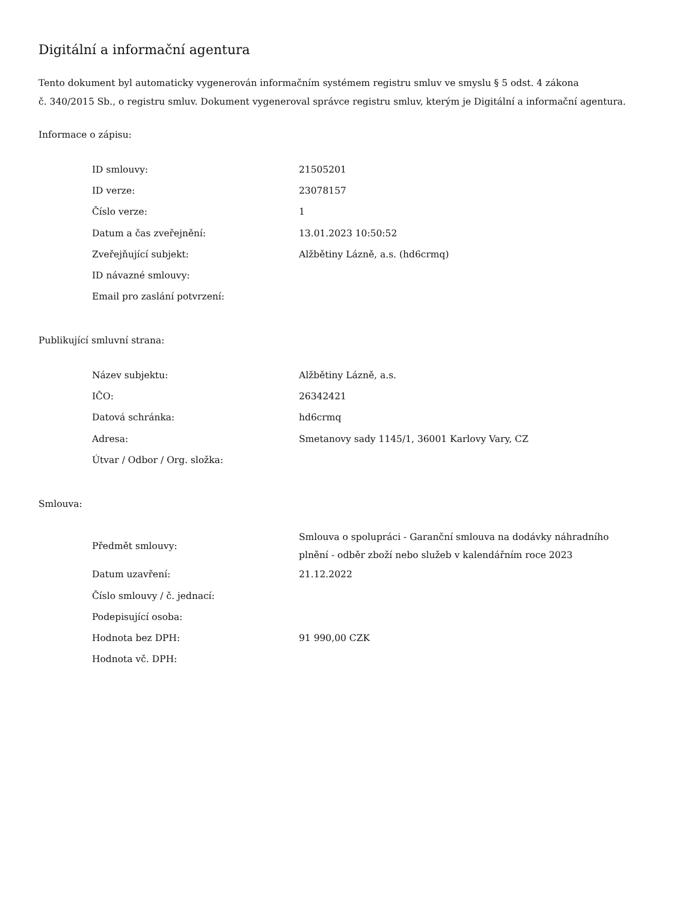Digitální a informační agentura
Tento dokument byl automaticky vygenerován informačním systémem registru smluv ve smyslu § 5 odst. 4 zákona
č. 340/2015 Sb., o registru smluv. Dokument vygeneroval správce registru smluv, kterým je Digitální a informační agentura.
Informace o zápisu:
| ID smlouvy: | 21505201 |
| ID verze: | 23078157 |
| Číslo verze: | 1 |
| Datum a čas zveřejnění: | 13.01.2023 10:50:52 |
| Zveřejňující subjekt: | Alžbětiny Lázně, a.s. (hd6crmq) |
| ID návazné smlouvy: | |
| Email pro zaslání potvrzení: | |
Publikující smluvní strana:
| Název subjektu: | Alžbětiny Lázně, a.s. |
| IČO: | 26342421 |
| Datová schránka: | hd6crmq |
| Adresa: | Smetanovy sady 1145/1, 36001 Karlovy Vary, CZ |
| Útvar / Odbor / Org. složka: | |
Smlouva:
| Předmět smlouvy: | Smlouva o spolupráci - Garanční smlouva na dodávky náhradního plnění - odběr zboží nebo služeb v kalendářním roce 2023 |
| Datum uzavření: | 21.12.2022 |
| Číslo smlouvy / č. jednací: | |
| Podepisující osoba: | |
| Hodnota bez DPH: | 91 990,00 CZK |
| Hodnota vč. DPH: | |